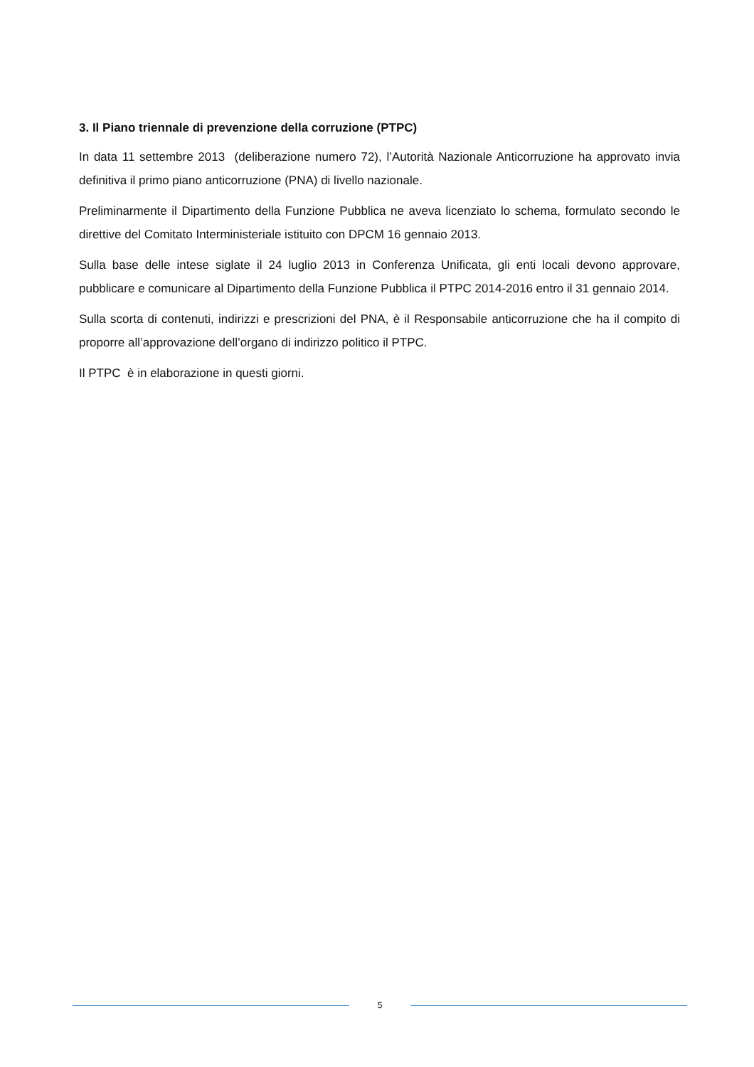3. Il Piano triennale di prevenzione della corruzione (PTPC)
In data 11 settembre 2013 (deliberazione numero 72), l’Autorità Nazionale Anticorruzione ha approvato invia definitiva il primo piano anticorruzione (PNA) di livello nazionale.
Preliminarmente il Dipartimento della Funzione Pubblica ne aveva licenziato lo schema, formulato secondo le direttive del Comitato Interministeriale istituito con DPCM 16 gennaio 2013.
Sulla base delle intese siglate il 24 luglio 2013 in Conferenza Unificata, gli enti locali devono approvare, pubblicare e comunicare al Dipartimento della Funzione Pubblica il PTPC 2014-2016 entro il 31 gennaio 2014.
Sulla scorta di contenuti, indirizzi e prescrizioni del PNA, è il Responsabile anticorruzione che ha il compito di proporre all’approvazione dell’organo di indirizzo politico il PTPC.
Il PTPC è in elaborazione in questi giorni.
5